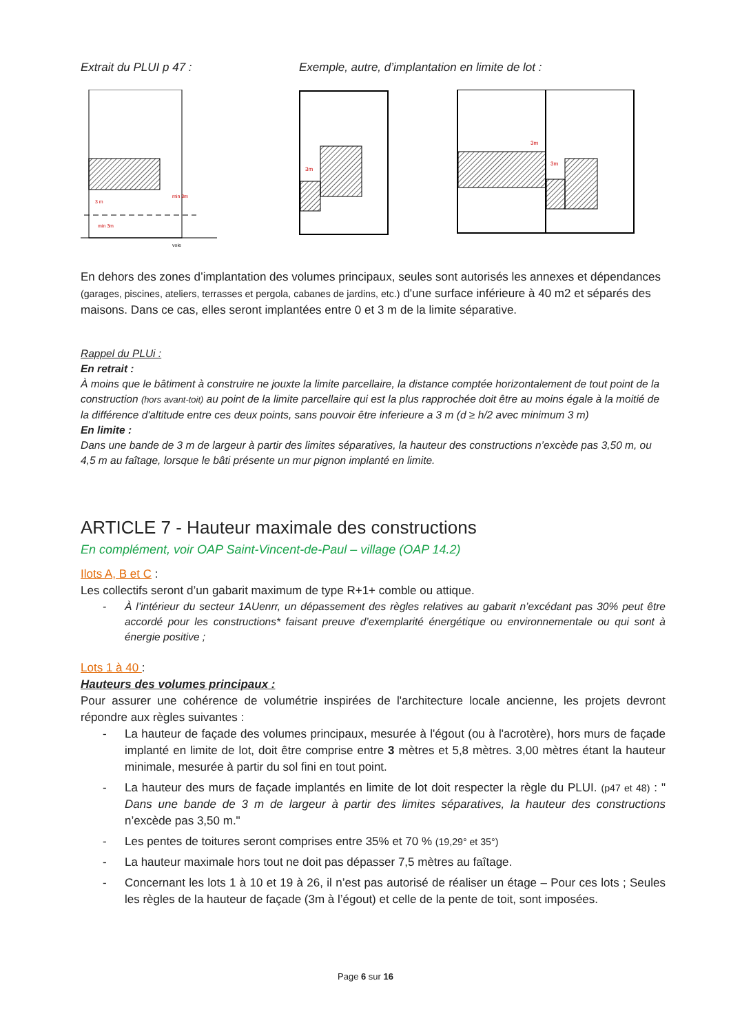Extrait du PLUI p 47 : Exemple, autre, d’implantation en limite de lot :
3 m
min 3m
min 3m
voie
3m
3m
3m
En dehors des zones d’implantation des volumes principaux, seules sont autorisés les annexes et dépendances (garages, piscines, ateliers, terrasses et pergola, cabanes de jardins, etc.) d'une surface inférieure à 40 m2 et séparés des maisons. Dans ce cas, elles seront implantées entre 0 et 3 m de la limite séparative.
Rappel du PLUi :
En retrait :
À moins que le bâtiment à construire ne jouxte la limite parcellaire, la distance comptée horizontalement de tout point de la construction (hors avant-toit) au point de la limite parcellaire qui est la plus rapprochée doit être au moins égale à la moitié de la différence d'altitude entre ces deux points, sans pouvoir être inferieure a 3 m (d ≥ h/2 avec minimum 3 m)
En limite :
Dans une bande de 3 m de largeur à partir des limites séparatives, la hauteur des constructions n’excède pas 3,50 m, ou 4,5 m au faîtage, lorsque le bâti présente un mur pignon implanté en limite.
ARTICLE 7 - Hauteur maximale des constructions
En complément, voir OAP Saint-Vincent-de-Paul – village (OAP 14.2)
Ilots A, B et C :
Les collectifs seront d’un gabarit maximum de type R+1+ comble ou attique.
- À l’intérieur du secteur 1AUenrr, un dépassement des règles relatives au gabarit n’excédant pas 30% peut être accordé pour les constructions* faisant preuve d’exemplarité énergétique ou environnementale ou qui sont à énergie positive ;
Lots 1 à 40 :
Hauteurs des volumes principaux :
Pour assurer une cohérence de volumétrie inspirées de l'architecture locale ancienne, les projets devront répondre aux règles suivantes :
- La hauteur de façade des volumes principaux, mesurée à l'égout (ou à l'acrotère), hors murs de façade implanté en limite de lot, doit être comprise entre 3 mètres et 5,8 mètres. 3,00 mètres étant la hauteur minimale, mesurée à partir du sol fini en tout point.
- La hauteur des murs de façade implantés en limite de lot doit respecter la règle du PLUI. (p47 et 48) : " Dans une bande de 3 m de largeur à partir des limites séparatives, la hauteur des constructions n’excède pas 3,50 m."
- Les pentes de toitures seront comprises entre 35% et 70 % (19,29° et 35°)
- La hauteur maximale hors tout ne doit pas dépasser 7,5 mètres au faîtage.
- Concernant les lots 1 à 10 et 19 à 26, il n’est pas autorisé de réaliser un étage – Pour ces lots ; Seules les règles de la hauteur de façade (3m à l’égout) et celle de la pente de toit, sont imposées.
Page 6 sur 16